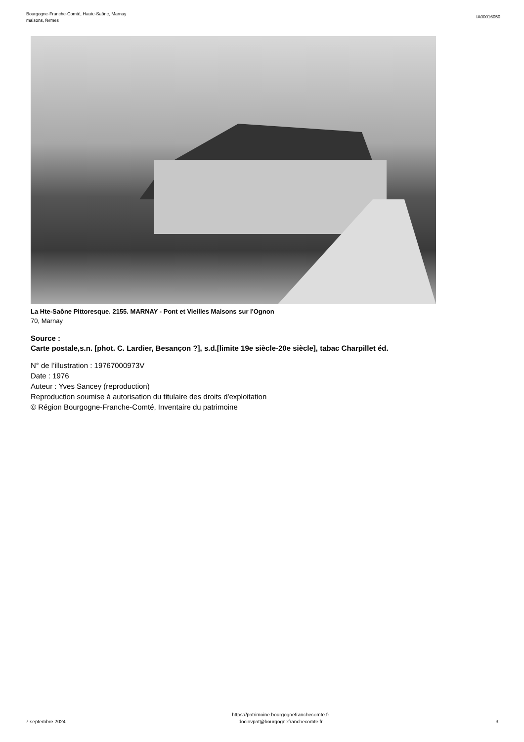Bourgogne-Franche-Comté, Haute-Saône, Marnay
maisons, fermes
IA00016050
La Hte-Saône Pittoresque. 2155. MARNAY - Pont et Vieilles Maisons sur l'Ognon
70, Marnay
Source :
Carte postale,s.n. [phot. C. Lardier, Besançon ?], s.d.[limite 19e siècle-20e siècle], tabac Charpillet éd.
N° de l’illustration : 19767000973V
Date : 1976
Auteur : Yves Sancey (reproduction)
Reproduction soumise à autorisation du titulaire des droits d'exploitation
© Région Bourgogne-Franche-Comté, Inventaire du patrimoine
7 septembre 2024
https://patrimoine.bourgognefranchecomte.fr
docinvpat@bourgognefranchecomte.fr
3